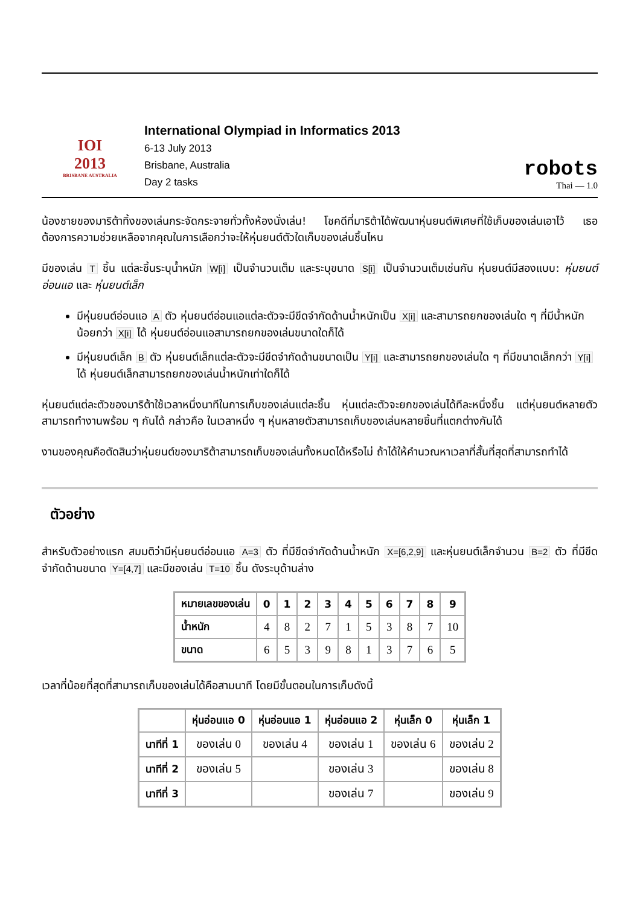IOI
2013
BRISBANE AUSTRALIA
International Olympiad in Informatics 2013
6-13 July 2013
Brisbane, Australia
Day 2 tasks
robots
Thai — 1.0
น้องชายของมาริต้าทิ้งของเล่นกระจัดกระจายทั่วทั้งห้องนั่งเล่น! โชคดีที่มาริต้าได้พัฒนาหุ่นยนต์พิเศษที่ใช้เก็บของเล่นเอาไว้ เธอต้องการความช่วยเหลือจากคุณในการเลือกว่าจะให้หุ่นยนต์ตัวใดเก็บของเล่นชิ้นไหน
มีของเล่น T ชิ้น แต่ละชิ้นระบุน้ำหนัก W[i] เป็นจำนวนเต็ม และระบุขนาด S[i] เป็นจำนวนเต็มเช่นกัน หุ่นยนต์มีสองแบบ: หุ่นยนต์อ่อนแอ และ หุ่นยนต์เล็ก
มีหุ่นยนต์อ่อนแอ A ตัว หุ่นยนต์อ่อนแอแต่ละตัวจะมีขีดจำกัดด้านน้ำหนักเป็น X[i] และสามารถยกของเล่นใด ๆ ที่มีน้ำหนักน้อยกว่า X[i] ได้ หุ่นยนต์อ่อนแอสามารถยกของเล่นขนาดใดก็ได้
มีหุ่นยนต์เล็ก B ตัว หุ่นยนต์เล็กแต่ละตัวจะมีขีดจำกัดด้านขนาดเป็น Y[i] และสามารถยกของเล่นใด ๆ ที่มีขนาดเล็กกว่า Y[i] ได้ หุ่นยนต์เล็กสามารถยกของเล่นน้ำหนักเท่าใดก็ได้
หุ่นยนต์แต่ละตัวของมาริต้าใช้เวลาหนึ่งนาทีในการเก็บของเล่นแต่ละชิ้น หุ่นแต่ละตัวจะยกของเล่นได้ทีละหนึ่งชิ้น แต่หุ่นยนต์หลายตัวสามารถทำงานพร้อม ๆ กันได้ กล่าวคือ ในเวลาหนึ่ง ๆ หุ่นหลายตัวสามารถเก็บของเล่นหลายชิ้นที่แตกต่างกันได้
งานของคุณคือตัดสินว่าหุ่นยนต์ของมาริต้าสามารถเก็บของเล่นทั้งหมดได้หรือไม่ ถ้าได้ให้คำนวณหาเวลาที่สั้นที่สุดที่สามารถทำได้
ตัวอย่าง
สำหรับตัวอย่างแรก สมมติว่ามีหุ่นยนต์อ่อนแอ A=3 ตัว ที่มีขีดจำกัดด้านน้ำหนัก X=[6,2,9] และหุ่นยนต์เล็กจำนวน B=2 ตัว ที่มีขีดจำกัดด้านขนาด Y=[4,7] และมีของเล่น T=10 ชิ้น ดังระบุด้านล่าง
| หมายเลขของเล่น | 0 | 1 | 2 | 3 | 4 | 5 | 6 | 7 | 8 | 9 |
| --- | --- | --- | --- | --- | --- | --- | --- | --- | --- | --- |
| น้ำหนัก | 4 | 8 | 2 | 7 | 1 | 5 | 3 | 8 | 7 | 10 |
| ขนาด | 6 | 5 | 3 | 9 | 8 | 1 | 3 | 7 | 6 | 5 |
เวลาที่น้อยที่สุดที่สามารถเก็บของเล่นได้คือสามนาที โดยมีขั้นตอนในการเก็บดังนี้
| | หุ่นอ่อนแอ 0 | หุ่นอ่อนแอ 1 | หุ่นอ่อนแอ 2 | หุ่นเล็ก 0 | หุ่นเล็ก 1 |
| --- | --- | --- | --- | --- | --- |
| นาทีที่ 1 | ของเล่น 0 | ของเล่น 4 | ของเล่น 1 | ของเล่น 6 | ของเล่น 2 |
| นาทีที่ 2 | ของเล่น 5 | | ของเล่น 3 | | ของเล่น 8 |
| นาทีที่ 3 | | | ของเล่น 7 | | ของเล่น 9 |